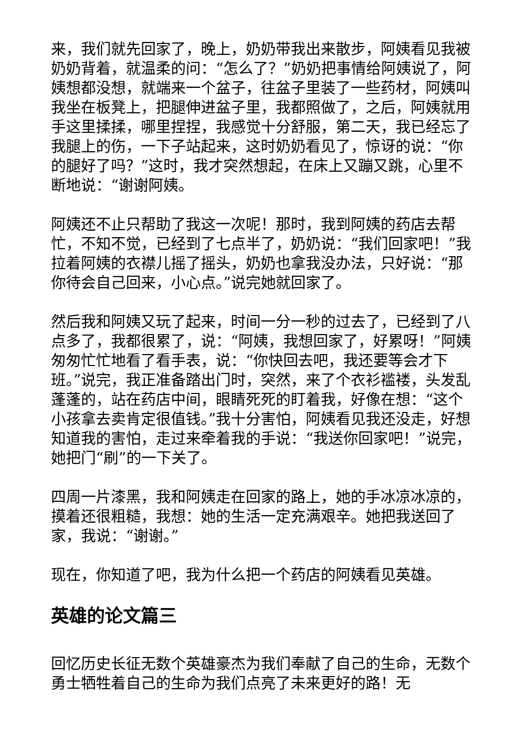来，我们就先回家了，晚上，奶奶带我出来散步，阿姨看见我被奶奶背着，就温柔的问：“怎么了？”奶奶把事情给阿姨说了，阿姨想都没想，就端来一个盆子，往盆子里装了一些药材，阿姨叫我坐在板凳上，把腿伸进盆子里，我都照做了，之后，阿姨就用手这里揉揉，哪里捏捏，我感觉十分舒服，第二天，我已经忘了我腿上的伤，一下子站起来，这时奶奶看见了，惊讶的说：“你的腿好了吗？”这时，我才突然想起，在床上又蹦又跳，心里不断地说：“谢谢阿姨。
阿姨还不止只帮助了我这一次呢！那时，我到阿姨的药店去帮忙，不知不觉，已经到了七点半了，奶奶说：“我们回家吧！”我拉着阿姨的衣襟儿摇了摇头，奶奶也拿我没办法，只好说：“那你待会自己回来，小心点。”说完她就回家了。
然后我和阿姨又玩了起来，时间一分一秒的过去了，已经到了八点多了，我都很累了，说：“阿姨，我想回家了，好累呀！”阿姨匆匆忙忙地看了看手表，说：“你快回去吧，我还要等会才下班。”说完，我正准备踏出门时，突然，来了个衣衫褴褛，头发乱蓬蓬的，站在药店中间，眼睛死死的盯着我，好像在想：“这个小孩拿去卖肯定很值钱。”我十分害怕，阿姨看见我还没走，好想知道我的害怕，走过来牵着我的手说：“我送你回家吧！”说完，她把门“刷”的一下关了。
四周一片漆黑，我和阿姨走在回家的路上，她的手冰凉冰凉的，摸着还很粗糙，我想：她的生活一定充满艰辛。她把我送回了家，我说：“谢谢。”
现在，你知道了吧，我为什么把一个药店的阿姨看见英雄。
英雄的论文篇三
回忆历史长征无数个英雄豪杰为我们奉献了自己的生命，无数个勇士牺牲着自己的生命为我们点亮了未来更好的路！无